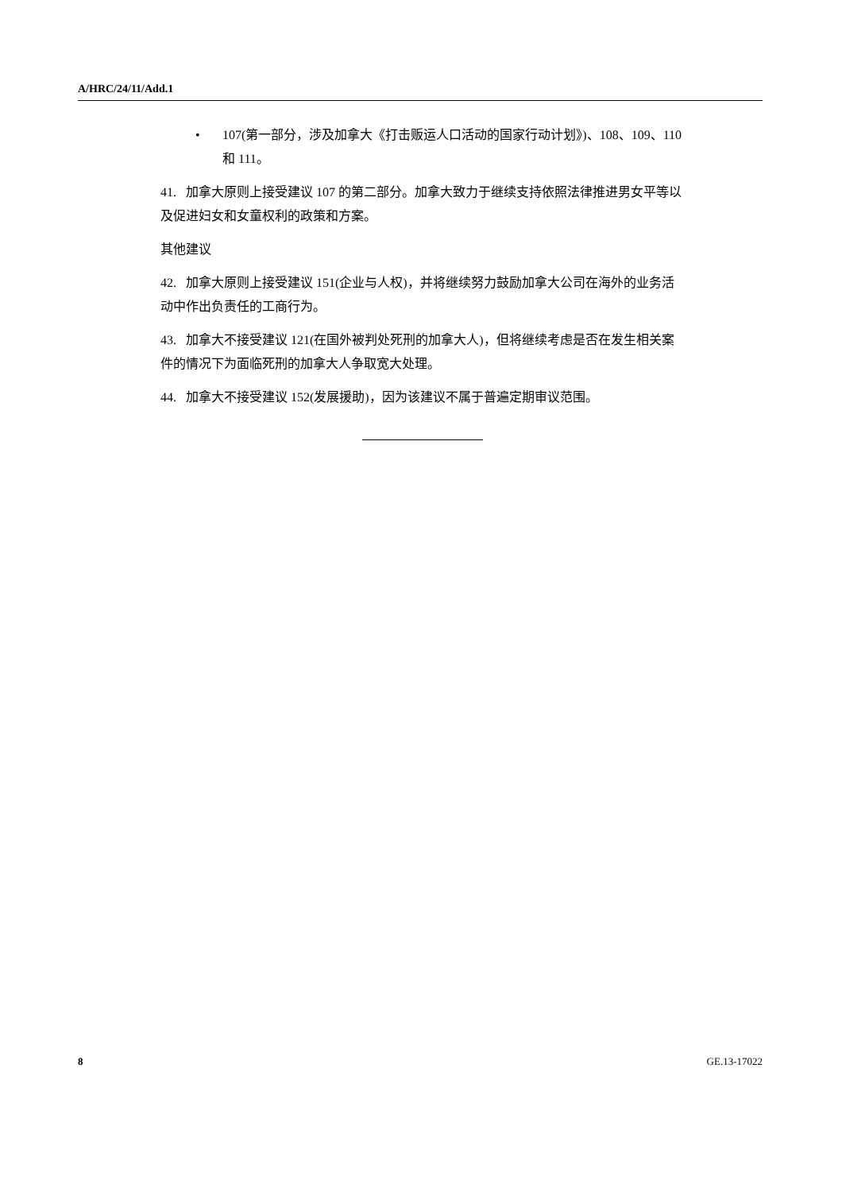A/HRC/24/11/Add.1
• 107(第一部分，涉及加拿大《打击贩运人口活动的国家行动计划》)、108、109、110 和 111。
41. 加拿大原则上接受建议 107 的第二部分。加拿大致力于继续支持依照法律推进男女平等以及促进妇女和女童权利的政策和方案。
其他建议
42. 加拿大原则上接受建议 151(企业与人权)，并将继续努力鼓励加拿大公司在海外的业务活动中作出负责任的工商行为。
43. 加拿大不接受建议 121(在国外被判处死刑的加拿大人)，但将继续考虑是否在发生相关案件的情况下为面临死刑的加拿大人争取宽大处理。
44. 加拿大不接受建议 152(发展援助)，因为该建议不属于普遍定期审议范围。
8 GE.13-17022